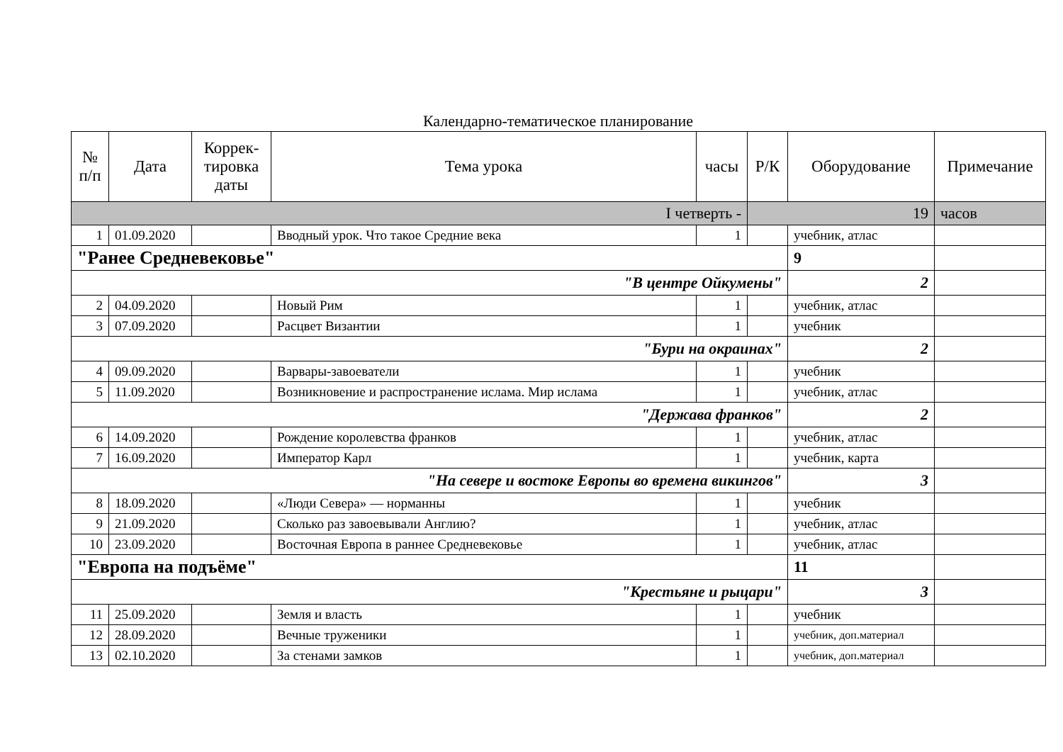Календарно-тематическое планирование
| № п/п | Дата | Коррек-тировка даты | Тема урока | часы | Р/К | Оборудование | Примечание |
| --- | --- | --- | --- | --- | --- | --- | --- |
| I четверть - | | | | | 19 | | часов |
| 1 | 01.09.2020 | | Вводный урок. Что такое Средние века | 1 | | учебник, атлас | |
| "Ранее Средневековье" | | | | | | 9 | |
| "В центре Ойкумены" | | | | | | 2 | |
| 2 | 04.09.2020 | | Новый Рим | 1 | | учебник, атлас | |
| 3 | 07.09.2020 | | Расцвет Византии | 1 | | учебник | |
| "Бури на окраинах" | | | | | | 2 | |
| 4 | 09.09.2020 | | Варвары-завоеватели | 1 | | учебник | |
| 5 | 11.09.2020 | | Возникновение и распространение ислама. Мир ислама | 1 | | учебник, атлас | |
| "Держава франков" | | | | | | 2 | |
| 6 | 14.09.2020 | | Рождение королевства франков | 1 | | учебник, атлас | |
| 7 | 16.09.2020 | | Император Карл | 1 | | учебник, карта | |
| "На севере и востоке Европы во времена викингов" | | | | | | 3 | |
| 8 | 18.09.2020 | | «Люди Севера» — норманны | 1 | | учебник | |
| 9 | 21.09.2020 | | Сколько раз завоевывали Англию? | 1 | | учебник, атлас | |
| 10 | 23.09.2020 | | Восточная Европа в раннее Средневековье | 1 | | учебник, атлас | |
| "Европа на подъёме" | | | | | | 11 | |
| "Крестьяне и рыцари" | | | | | | 3 | |
| 11 | 25.09.2020 | | Земля и власть | 1 | | учебник | |
| 12 | 28.09.2020 | | Вечные труженики | 1 | | учебник, доп.материал | |
| 13 | 02.10.2020 | | За стенами замков | 1 | | учебник, доп.материал | |